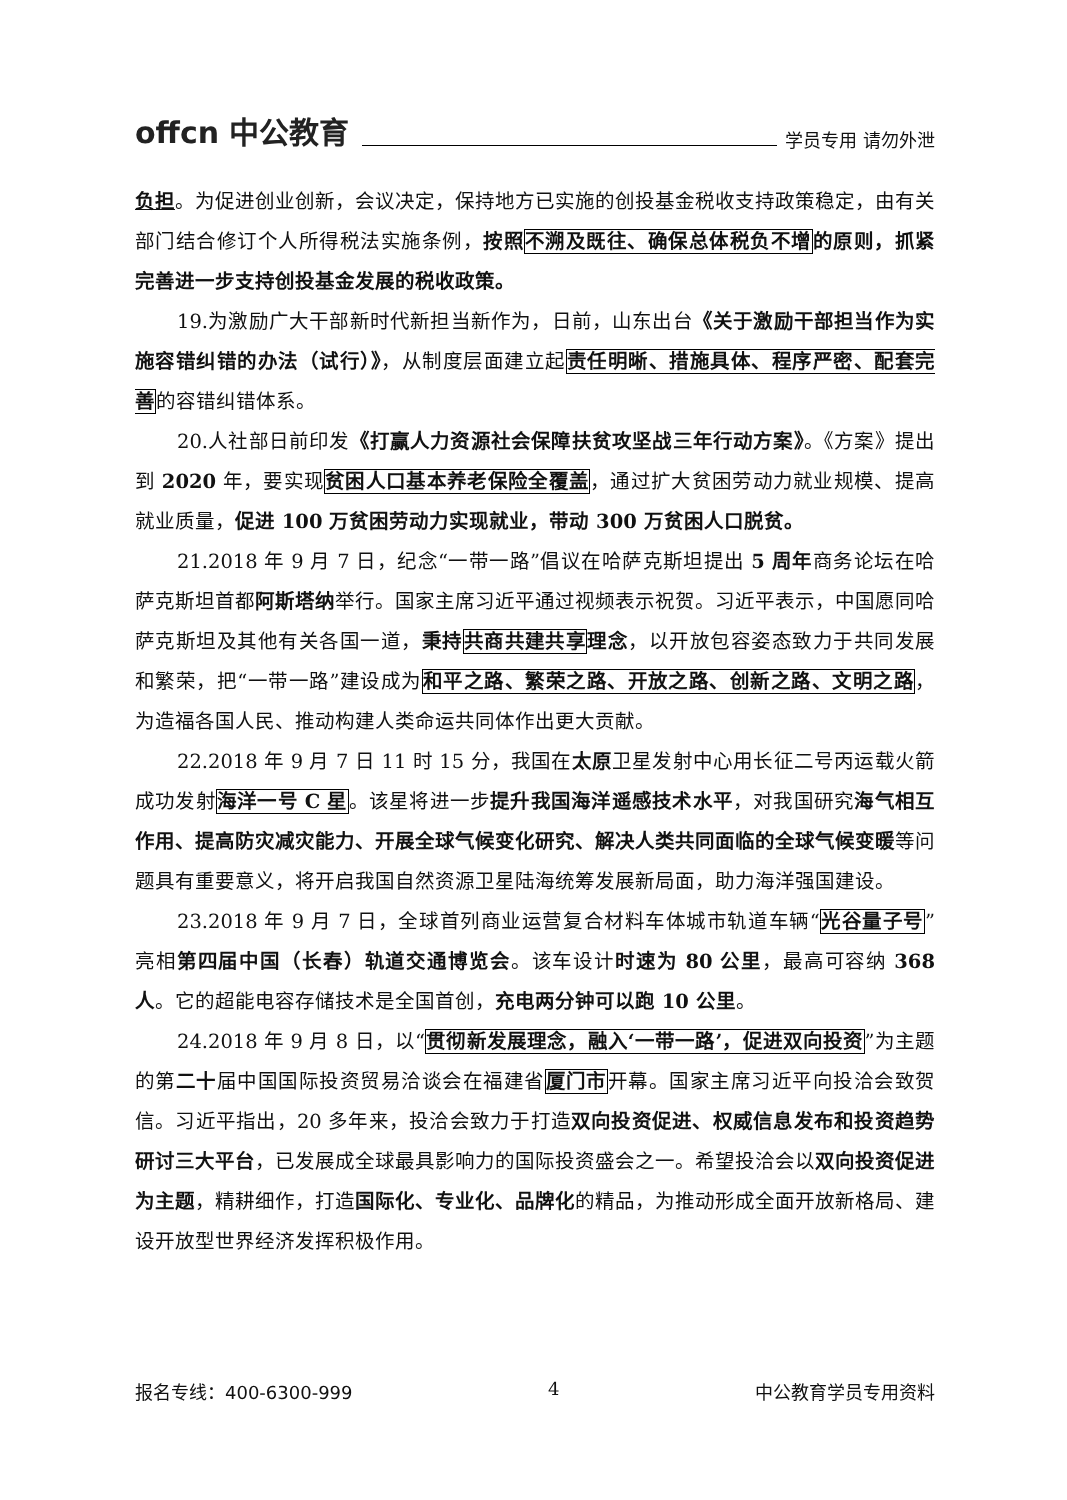offcn 中公教育 学员专用 请勿外泄
负担。为促进创业创新，会议决定，保持地方已实施的创投基金税收支持政策稳定，由有关部门结合修订个人所得税法实施条例，按照不溯及既往、确保总体税负不增的原则，抓紧完善进一步支持创投基金发展的税收政策。
19.为激励广大干部新时代新担当新作为，日前，山东出台《关于激励干部担当作为实施容错纠错的办法（试行）》，从制度层面建立起责任明晰、措施具体、程序严密、配套完善的容错纠错体系。
20.人社部日前印发《打赢人力资源社会保障扶贫攻坚战三年行动方案》。《方案》提出到 2020 年，要实现贫困人口基本养老保险全覆盖，通过扩大贫困劳动力就业规模、提高就业质量，促进 100 万贫困劳动力实现就业，带动 300 万贫困人口脱贫。
21.2018 年 9 月 7 日，纪念“一带一路”倡议在哈萨克斯坦提出 5 周年商务论坛在哈萨克斯坦首都阿斯塔纳举行。国家主席习近平通过视频表示祝贺。习近平表示，中国愿同哈萨克斯坦及其他有关各国一道，秉持共商共建共享理念，以开放包容姿态致力于共同发展和繁荣，把“一带一路”建设成为和平之路、繁荣之路、开放之路、创新之路、文明之路，为造福各国人民、推动构建人类命运共同体作出更大贡献。
22.2018 年 9 月 7 日 11 时 15 分，我国在太原卫星发射中心用长征二号丙运载火箭成功发射海洋一号 C 星。该星将进一步提升我国海洋遥感技术水平，对我国研究海气相互作用、提高防灾减灾能力、开展全球气候变化研究、解决人类共同面临的全球气候变暖等问题具有重要意义，将开启我国自然资源卫星陆海统筹发展新局面，助力海洋强国建设。
23.2018 年 9 月 7 日，全球首列商业运营复合材料车体城市轨道车辆“光谷量子号”亮相第四届中国（长春）轨道交通博览会。该车设计时速为 80 公里，最高可容纳 368 人。它的超能电容存储技术是全国首创，充电两分钟可以跑 10 公里。
24.2018 年 9 月 8 日，以“贯彻新发展理念，融入‘一带一路’，促进双向投资”为主题的第二十届中国国际投资贸易洽谈会在福建省厦门市开幕。国家主席习近平向投洽会致贺信。习近平指出，20 多年来，投洽会致力于打造双向投资促进、权威信息发布和投资趋势研讨三大平台，已发展成全球最具影响力的国际投资盛会之一。希望投洽会以双向投资促进为主题，精耕细作，打造国际化、专业化、品牌化的精品，为推动形成全面开放新格局、建设开放型世界经济发挥积极作用。
报名专线：400-6300-999 4 中公教育学员专用资料